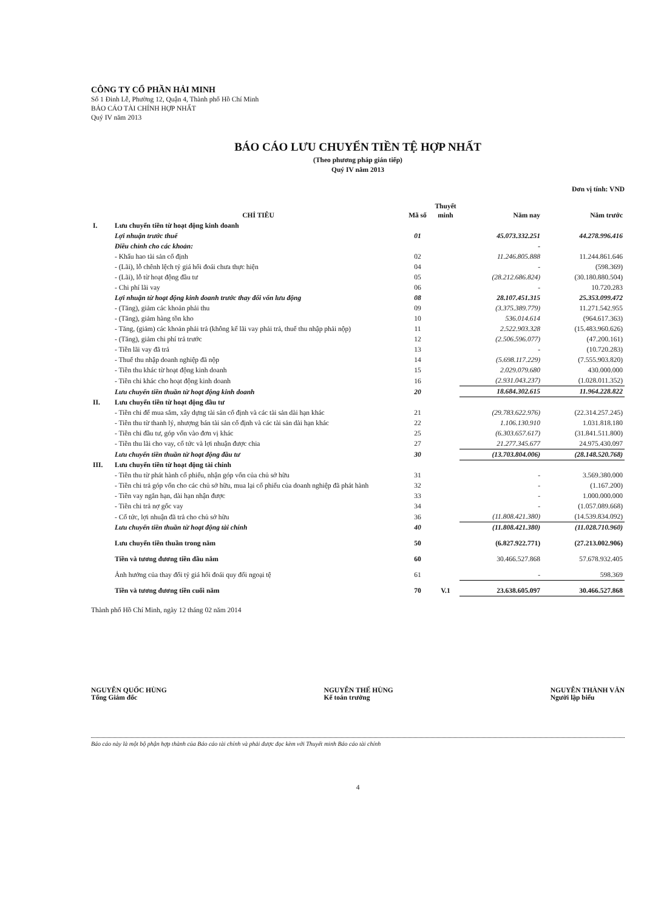CÔNG TY CỔ PHẦN HẢI MINH
Số 1 Đinh Lễ, Phường 12, Quận 4, Thành phố Hồ Chí Minh
BÁO CÁO TÀI CHÍNH HỢP NHẤT
Quý IV năm 2013
BÁO CÁO LƯU CHUYỂN TIỀN TỆ HỢP NHẤT
(Theo phương pháp gián tiếp)
Quý IV năm 2013
Đơn vị tính: VND
| | CHỈ TIÊU | Mã số | Thuyết minh | Năm nay | Năm trước |
| --- | --- | --- | --- | --- | --- |
| I. | Lưu chuyển tiền từ hoạt động kinh doanh | | | | |
| | Lợi nhuận trước thuế | 01 | | 45.073.332.251 | 44.278.996.416 |
| | Điều chỉnh cho các khoản: | | | - | |
| | - Khấu hao tài sản cố định | 02 | | 11.246.805.888 | 11.244.861.646 |
| | - (Lãi), lỗ chênh lệch tỷ giá hối đoái chưa thực hiện | 04 | | - | (598.369) |
| | - (Lãi), lỗ từ hoạt động đầu tư | 05 | | (28.212.686.824) | (30.180.880.504) |
| | - Chi phí lãi vay | 06 | | - | 10.720.283 |
| | Lợi nhuận từ hoạt động kinh doanh trước thay đổi vốn lưu động | 08 | | 28.107.451.315 | 25.353.099.472 |
| | - (Tăng), giảm các khoản phải thu | 09 | | (3.375.389.779) | 11.271.542.955 |
| | - (Tăng), giảm hàng tồn kho | 10 | | 536.014.614 | (964.617.363) |
| | - Tăng, (giảm) các khoản phải trả (không kể lãi vay phải trả, thuế thu nhập phải nộp) | 11 | | 2.522.903.328 | (15.483.960.626) |
| | - (Tăng), giảm chi phí trả trước | 12 | | (2.506.596.077) | (47.200.161) |
| | - Tiền lãi vay đã trả | 13 | | - | (10.720.283) |
| | - Thuế thu nhập doanh nghiệp đã nộp | 14 | | (5.698.117.229) | (7.555.903.820) |
| | - Tiền thu khác từ hoạt động kinh doanh | 15 | | 2.029.079.680 | 430.000.000 |
| | - Tiền chi khác cho hoạt động kinh doanh | 16 | | (2.931.043.237) | (1.028.011.352) |
| | Lưu chuyển tiền thuần từ hoạt động kinh doanh | 20 | | 18.684.302.615 | 11.964.228.822 |
| II. | Lưu chuyển tiền từ hoạt động đầu tư | | | | |
| | - Tiền chi để mua sắm, xây dựng tài sản cố định và các tài sản dài hạn khác | 21 | | (29.783.622.976) | (22.314.257.245) |
| | - Tiền thu từ thanh lý, nhượng bán tài sản cố định và các tài sản dài hạn khác | 22 | | 1.106.130.910 | 1.031.818.180 |
| | - Tiền chi đầu tư, góp vốn vào đơn vị khác | 25 | | (6.303.657.617) | (31.841.511.800) |
| | - Tiền thu lãi cho vay, cổ tức và lợi nhuận được chia | 27 | | 21.277.345.677 | 24.975.430.097 |
| | Lưu chuyển tiền thuần từ hoạt động đầu tư | 30 | | (13.703.804.006) | (28.148.520.768) |
| III. | Lưu chuyển tiền từ hoạt động tài chính | | | | |
| | - Tiền thu từ phát hành cổ phiếu, nhận góp vốn của chủ sở hữu | 31 | | - | 3.569.380.000 |
| | - Tiền chi trả góp vốn cho các chủ sở hữu, mua lại cổ phiếu của doanh nghiệp đã phát hành | 32 | | - | (1.167.200) |
| | - Tiền vay ngắn hạn, dài hạn nhận được | 33 | | - | 1.000.000.000 |
| | - Tiền chi trả nợ gốc vay | 34 | | - | (1.057.089.668) |
| | - Cổ tức, lợi nhuận đã trả cho chủ sở hữu | 36 | | (11.808.421.380) | (14.539.834.092) |
| | Lưu chuyển tiền thuần từ hoạt động tài chính | 40 | | (11.808.421.380) | (11.028.710.960) |
| | Lưu chuyển tiền thuần trong năm | 50 | | (6.827.922.771) | (27.213.002.906) |
| | Tiền và tương đương tiền đầu năm | 60 | | 30.466.527.868 | 57.678.932.405 |
| | Ảnh hưởng của thay đổi tỷ giá hối đoái quy đổi ngoại tệ | 61 | | - | 598.369 |
| | Tiền và tương đương tiền cuối năm | 70 | V.1 | 23.638.605.097 | 30.466.527.868 |
Thành phố Hồ Chí Minh, ngày 12 tháng 02 năm 2014
NGUYỄN QUỐC HÙNG
Tổng Giám đốc
NGUYỄN THẾ HÙNG
Kế toán trưởng
NGUYỄN THÀNH VĂN
Người lập biểu
Báo cáo này là một bộ phận hợp thành của Báo cáo tài chính và phải được đọc kèm với Thuyết minh Báo cáo tài chính
4